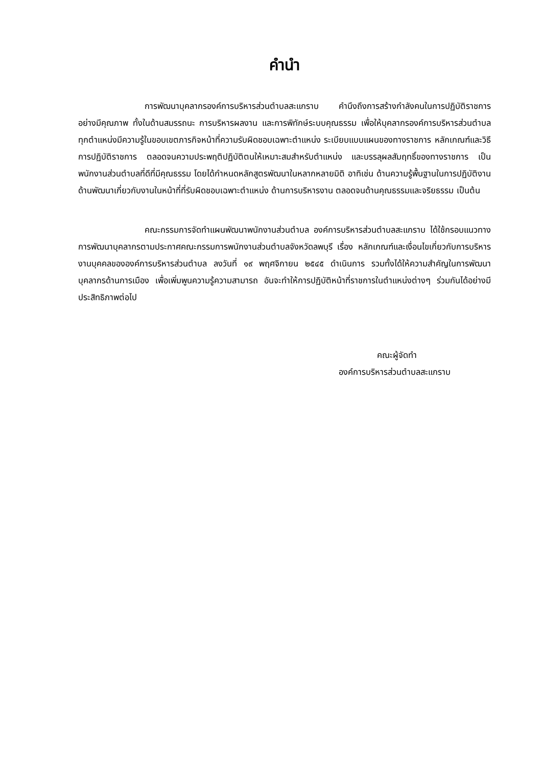คำนำ
การพัฒนาบุคลากรองค์การบริหารส่วนตำบลสะแกราบ คำนึงถึงการสร้างกำลังคนในการปฏิบัติราชการอย่างมีคุณภาพ ทั้งในด้านสมรรถนะ การบริหารผลงาน และการพิทักษ์ระบบคุณธรรม เพื่อให้บุคลากรองค์การบริหารส่วนตำบลทุกตำแหน่งมีความรู้ในขอบเขตภารกิจหน้าที่ความรับผิดชอบเฉพาะตำแหน่ง ระเบียบแบบแผนของทางราชการ หลักเกณฑ์และวิธีการปฏิบัติราชการ ตลอดจนความประพฤติปฏิบัติตนให้เหมาะสมสำหรับตำแหน่ง และบรรลุผลสัมฤทธิ์ของทางราชการ เป็นพนักงานส่วนตำบลที่ดีที่มีคุณธรรม โดยได้กำหนดหลักสูตรพัฒนาในหลากหลายมิติ อาทิเช่น ด้านความรู้พื้นฐานในการปฏิบัติงาน ด้านพัฒนาเกี่ยวกับงานในหน้าที่ที่รับผิดชอบเฉพาะตำแหน่ง ด้านการบริหารงาน ตลอดจนด้านคุณธรรมและจริยธรรม เป็นต้น
คณะกรรมการจัดทำแผนพัฒนาพนักงานส่วนตำบล องค์การบริหารส่วนตำบลสะแกราบ ได้ใช้กรอบแนวทางการพัฒนาบุคลากรตามประกาศคณะกรรมการพนักงานส่วนตำบลจังหวัดลพบุรี เรื่อง หลักเกณฑ์และเงื่อนไขเกี่ยวกับการบริหารงานบุคคลขององค์การบริหารส่วนตำบล ลงวันที่ ๑๙ พฤศจิกายน ๒๕๔๕ ดำเนินการ รวมทั้งได้ให้ความสำคัญในการพัฒนาบุคลากรด้านการเมือง เพื่อเพิ่มพูนความรู้ความสามารถ อันจะทำให้การปฏิบัติหน้าที่ราชการในตำแหน่งต่างๆ ร่วมกันได้อย่างมีประสิทธิภาพต่อไป
คณะผู้จัดทำ
องค์การบริหารส่วนตำบลสะแกราบ